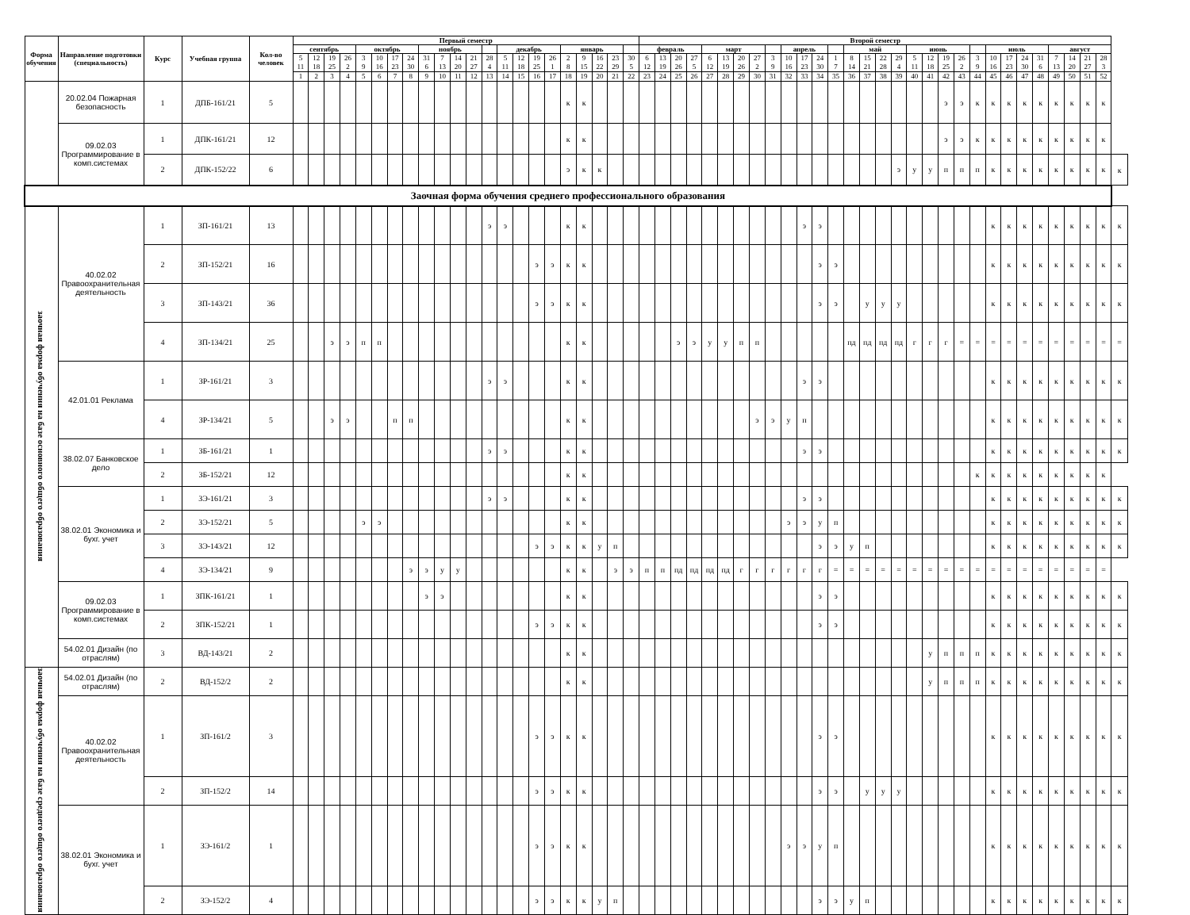| Форма обучения | Направление подготовки (специальность) | Курс | Учебная группа | Кол-во человек | Первый семестр | | | | | | | | | | | | | | | | | | | | | | Второй семестр | | | | | | | | | | | | | | | | | | | | | | | | | | | | | | |
| --- | --- | --- | --- | --- | --- | --- | --- | --- | --- | --- | --- | --- | --- | --- | --- | --- | --- | --- | --- | --- | --- | --- | --- | --- | --- | --- | --- | --- | --- | --- | --- | --- | --- | --- | --- | --- | --- | --- | --- | --- | --- | --- | --- | --- | --- | --- | --- | --- | --- | --- | --- | --- | --- | --- | --- | --- | --- |
| | | | | | сентябрь | | | | октябрь | | | | ноябрь | | | | | декабрь | | | | январь | | | | | февраль | | | | март | | | | | апрель | | | | май | | | | июнь | | | | | июль | | | | август | | | | |
| | | | | | 5 11 | 12 18 | 19 25 | 26 2 | 3 9 | 10 16 | 17 23 | 24 30 | 31 6 | 7 13 | 14 20 | 21 27 | 28 4 | 5 11 | 12 18 | 19 25 | 26 1 | 2 8 | 9 15 | 16 22 | 23 29 | 30 5 | 6 12 | 13 19 | 20 26 | 27 5 | 6 12 | 13 19 | 20 26 | 27 2 | 3 9 | 10 16 | 17 23 | 24 30 | 1 7 | 8 14 | 15 21 | 22 28 | 29 4 | 5 11 | 12 18 | 19 25 | 26 2 | 3 9 | 10 16 | 17 23 | 24 30 | 31 6 | 7 13 | 14 20 | 21 27 | 28 3 | |
| | | | | | 1 | 2 | 3 | 4 | 5 | 6 | 7 | 8 | 9 | 10 | 11 | 12 | 13 | 14 | 15 | 16 | 17 | 18 | 19 | 20 | 21 | 22 | 23 | 24 | 25 | 26 | 27 | 28 | 29 | 30 | 31 | 32 | 33 | 34 | 35 | 36 | 37 | 38 | 39 | 40 | 41 | 42 | 43 | 44 | 45 | 46 | 47 | 48 | 49 | 50 | 51 | 52 | |
| | 20.02.04 Пожарная безопасность | 1 | ДПБ-161/21 | 5 | | | | | | | | | | | | | | | | | | к | к | | | | | | | | | | | | | | | | | | | | | | | э | э | к | к | к | к | к | к | к | к | к | |
| | 09.02.03 Программирование в комп.системах | 1 | ДПК-161/21 | 12 | | | | | | | | | | | | | | | | | | к | к | | | | | | | | | | | | | | | | | | | | | | | э | э | к | к | к | к | к | к | к | к | к | |
| | | 2 | ДПК-152/22 | 6 | | | | | | | | | | | | | | | | | | э | к | к | | | | | | | | | | | | | | | | | | | э | у | у | п | п | п | к | к | к | к | к | к | к | к | к |
| Заочная форма обучения среднего профессионального образования | | | | | | | | | | | | | | | | | | | | | | | | | | | | | | | | | | | | | | | | | | | | | | | | | | | | | | | | | |
| заочная форма обучения на базе основного общего образования | 40.02.02 Правоохранительная деятельность | 1 | ЗП-161/21 | 13 | | | | | | | | | | | | | э | э | | | | к | к | | | | | | | | | | | | | | э | э | | | | | | | | | | | к | к | к | к | к | к | к | к | к |
| | | 2 | ЗП-152/21 | 16 | | | | | | | | | | | | | | | | э | э | к | к | | | | | | | | | | | | | | | э | э | | | | | | | | | | к | к | к | к | к | к | к | к | к |
| | | 3 | ЗП-143/21 | 36 | | | | | | | | | | | | | | | | э | э | к | к | | | | | | | | | | | | | | | э | э | | у | у | у | | | | | | к | к | к | к | к | к | к | к | к |
| | | 4 | ЗП-134/21 | 25 | | | э | э | п | п | | | | | | | | | | | | к | к | | | | | | э | э | у | у | п | п | | | | | | пд | пд | пд | пд | г | г | г | = | = | = | = | = | = | = | = | = | = | = |
| | 42.01.01 Реклама | 1 | ЗР-161/21 | 3 | | | | | | | | | | | | | э | э | | | | к | к | | | | | | | | | | | | | | э | э | | | | | | | | | | | к | к | к | к | к | к | к | к | к |
| | | 4 | ЗР-134/21 | 5 | | | э | э | | | п | п | | | | | | | | | | к | к | | | | | | | | | | | э | э | у | п | | | | | | | | | | | | к | к | к | к | к | к | к | к | к |
| | 38.02.07 Банковское дело | 1 | ЗБ-161/21 | 1 | | | | | | | | | | | | | э | э | | | | к | к | | | | | | | | | | | | | | э | э | | | | | | | | | | | к | к | к | к | к | к | к | к | к |
| | | 2 | ЗБ-152/21 | 12 | | | | | | | | | | | | | | | | | | к | к | | | | | | | | | | | | | | | | | | | | | | | | | к | к | к | к | к | к | к | к | к | |
| | 38.02.01 Экономика и бухг. учет | 1 | ЗЭ-161/21 | 3 | | | | | | | | | | | | | э | э | | | | к | к | | | | | | | | | | | | | | э | э | | | | | | | | | | | к | к | к | к | к | к | к | к | к |
| | | 2 | ЗЭ-152/21 | 5 | | | | | э | э | | | | | | | | | | | | к | к | | | | | | | | | | | | | э | э | у | п | | | | | | | | | | к | к | к | к | к | к | к | к | к |
| | | 3 | ЗЭ-143/21 | 12 | | | | | | | | | | | | | | | | э | э | к | к | у | п | | | | | | | | | | | | | э | э | у | п | | | | | | | | к | к | к | к | к | к | к | к | к |
| | | 4 | ЗЭ-134/21 | 9 | | | | | | | | э | э | у | у | | | | | | | к | к | | э | э | п | п | пд | пд | пд | пд | г | г | г | г | г | г | = | = | = | = | = | = | = | = | = | = | = | = | = | = | = | = | = | = | |
| | 09.02.03 Программирование в комп.системах | 1 | ЗПК-161/21 | 1 | | | | | | | | | э | э | | | | | | | | к | к | | | | | | | | | | | | | | | э | э | | | | | | | | | | к | к | к | к | к | к | к | к | к |
| | | 2 | ЗПК-152/21 | 1 | | | | | | | | | | | | | | | | э | э | к | к | | | | | | | | | | | | | | | э | э | | | | | | | | | | к | к | к | к | к | к | к | к | к |
| | 54.02.01 Дизайн (по отраслям) | 3 | ВД-143/21 | 2 | | | | | | | | | | | | | | | | | | к | к | | | | | | | | | | | | | | | | | | | | | | у | п | п | п | к | к | к | к | к | к | к | к | к |
| заочная форма обучения на базе среднего общего образования | 54.02.01 Дизайн (по отраслям) | 2 | ВД-152/2 | 2 | | | | | | | | | | | | | | | | | | к | к | | | | | | | | | | | | | | | | | | | | | | у | п | п | п | к | к | к | к | к | к | к | к | к |
| | 40.02.02 Правоохранительная деятельность | 1 | ЗП-161/2 | 3 | | | | | | | | | | | | | | | | э | э | к | к | | | | | | | | | | | | | | | э | э | | | | | | | | | | к | к | к | к | к | к | к | к | к |
| | | 2 | ЗП-152/2 | 14 | | | | | | | | | | | | | | | | э | э | к | к | | | | | | | | | | | | | | | э | э | | у | у | у | | | | | | к | к | к | к | к | к | к | к | к |
| | 38.02.01 Экономика и бухг. учет | 1 | ЗЭ-161/2 | 1 | | | | | | | | | | | | | | | | э | э | к | к | | | | | | | | | | | | | э | э | у | п | | | | | | | | | | к | к | к | к | к | к | к | к | к |
| | | 2 | ЗЭ-152/2 | 4 | | | | | | | | | | | | | | | | э | э | к | к | у | п | | | | | | | | | | | | | э | э | у | п | | | | | | | | к | к | к | к | к | к | к | к | к |